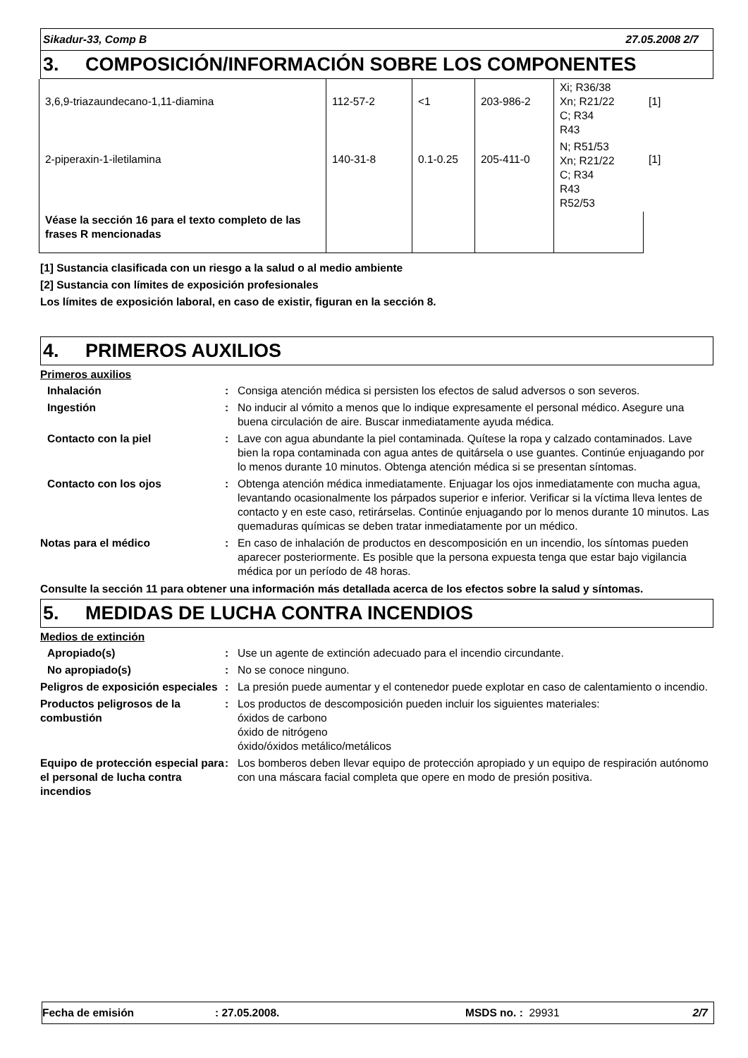Sikadur-33, Comp B 27.05.2008 2/7
3. COMPOSICIÓN/INFORMACIÓN SOBRE LOS COMPONENTES
| 3,6,9-triazaundecano-1,11-diamina | 112-57-2 | <1 | 203-986-2 | Xi; R36/38 Xn; R21/22 C; R34 R43 | [1] |
| 2-piperaxin-1-iletilamina | 140-31-8 | 0.1-0.25 | 205-411-0 | N; R51/53 Xn; R21/22 C; R34 R43 R52/53 | [1] |
| Véase la sección 16 para el texto completo de las frases R mencionadas | | | | | |
[1] Sustancia clasificada con un riesgo a la salud o al medio ambiente
[2] Sustancia con límites de exposición profesionales
Los límites de exposición laboral, en caso de existir, figuran en la sección 8.
4. PRIMEROS AUXILIOS
Primeros auxilios
Inhalación : Consiga atención médica si persisten los efectos de salud adversos o son severos.
Ingestión : No inducir al vómito a menos que lo indique expresamente el personal médico. Asegure una buena circulación de aire. Buscar inmediatamente ayuda médica.
Contacto con la piel : Lave con agua abundante la piel contaminada. Quítese la ropa y calzado contaminados. Lave bien la ropa contaminada con agua antes de quitársela o use guantes. Continúe enjuagando por lo menos durante 10 minutos. Obtenga atención médica si se presentan síntomas.
Contacto con los ojos : Obtenga atención médica inmediatamente. Enjuagar los ojos inmediatamente con mucha agua, levantando ocasionalmente los párpados superior e inferior. Verificar si la víctima lleva lentes de contacto y en este caso, retirárselas. Continúe enjuagando por lo menos durante 10 minutos. Las quemaduras químicas se deben tratar inmediatamente por un médico.
Notas para el médico : En caso de inhalación de productos en descomposición en un incendio, los síntomas pueden aparecer posteriormente. Es posible que la persona expuesta tenga que estar bajo vigilancia médica por un período de 48 horas.
Consulte la sección 11 para obtener una información más detallada acerca de los efectos sobre la salud y síntomas.
5. MEDIDAS DE LUCHA CONTRA INCENDIOS
Medios de extinción
Apropiado(s) : Use un agente de extinción adecuado para el incendio circundante.
No apropiado(s) : No se conoce ninguno.
Peligros de exposición especiales
: La presión puede aumentar y el contenedor puede explotar en caso de calentamiento o incendio.
Productos peligrosos de la combustión
: Los productos de descomposición pueden incluir los siguientes materiales:
óxidos de carbono
óxido de nitrógeno
óxido/óxidos metálico/metálicos
Equipo de protección especial para el personal de lucha contra incendios
: Los bomberos deben llevar equipo de protección apropiado y un equipo de respiración autónomo con una máscara facial completa que opere en modo de presión positiva.
Fecha de emisión: 27.05.2008. MSDS no. : 29931 2/7